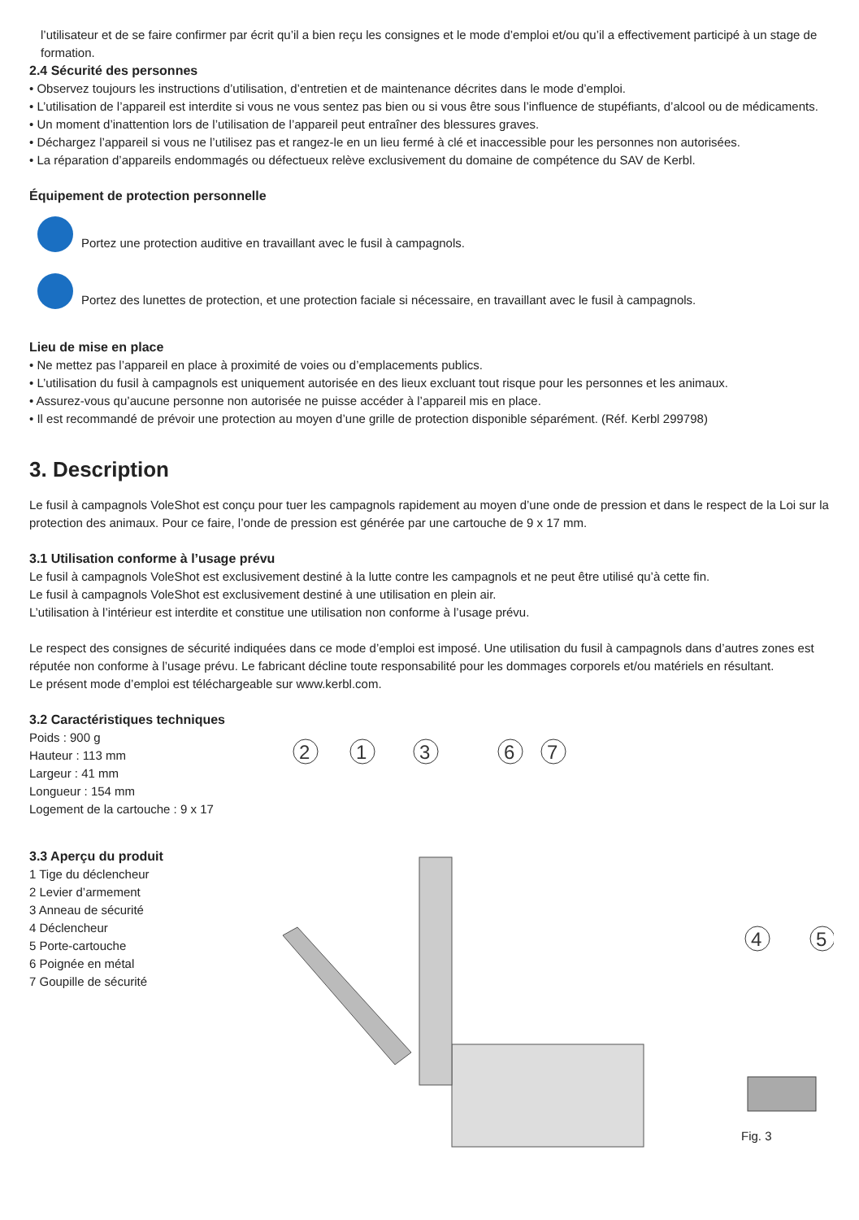l’utilisateur et de se faire confirmer par écrit qu’il a bien reçu les consignes et le mode d’emploi et/ou qu’il a effectivement participé à un stage de formation.
2.4 Sécurité des personnes
• Observez toujours les instructions d’utilisation, d’entretien et de maintenance décrites dans le mode d’emploi.
• L’utilisation de l’appareil est interdite si vous ne vous sentez pas bien ou si vous être sous l’influence de stupéfiants, d’alcool ou de médica­ments.
• Un moment d’inattention lors de l’utilisation de l’appareil peut entraîner des blessures graves.
• Déchargez l’appareil si vous ne l’utilisez pas et rangez-le en un lieu fermé à clé et inaccessible pour les personnes non autorisées.
• La réparation d’appareils endommagés ou défectueux relève exclusivement du domaine de compétence du SAV de Kerbl.
Équipement de protection personnelle
Portez une protection auditive en travaillant avec le fusil à campagnols.
Portez des lunettes de protection, et une protection faciale si nécessaire, en travaillant avec le fusil à campagnols.
Lieu de mise en place
• Ne mettez pas l’appareil en place à proximité de voies ou d’emplacements publics.
• L’utilisation du fusil à campagnols est uniquement autorisée en des lieux excluant tout risque pour les personnes et les animaux.
• Assurez-vous qu’aucune personne non autorisée ne puisse accéder à l’appareil mis en place.
• Il est recommandé de prévoir une protection au moyen d’une grille de protection disponible séparément. (Réf. Kerbl 299798)
3. Description
Le fusil à campagnols VoleShot est conçu pour tuer les campagnols rapidement au moyen d’une onde de pression et dans le respect de la Loi sur la protection des animaux. Pour ce faire, l’onde de pression est générée par une cartouche de 9 x 17 mm.
3.1 Utilisation conforme à l’usage prévu
Le fusil à campagnols VoleShot est exclusivement destiné à la lutte contre les campagnols et ne peut être utilisé qu’à cette fin.
Le fusil à campagnols VoleShot est exclusivement destiné à une utilisation en plein air.
L’utilisation à l’intérieur est interdite et constitue une utilisation non conforme à l’usage prévu.
Le respect des consignes de sécurité indiquées dans ce mode d’emploi est imposé. Une utilisation du fusil à campagnols dans d’autres zones est réputée non conforme à l’usage prévu. Le fabricant décline toute responsabilité pour les dommages corporels et/ou matériels en résultant.
Le présent mode d’emploi est téléchargeable sur www.kerbl.com.
3.2 Caractéristiques techniques
Poids : 900 g
Hauteur : 113 mm
Largeur : 41 mm
Longueur : 154 mm
Logement de la cartouche : 9 x 17
3.3 Aperçu du produit
1 Tige du déclencheur
2 Levier d’armement
3 Anneau de sécurité
4 Déclencheur
5 Porte-cartouche
6 Poignée en métal
7 Goupille de sécurité
2
1
3
6
7
4
5
Fig. 3